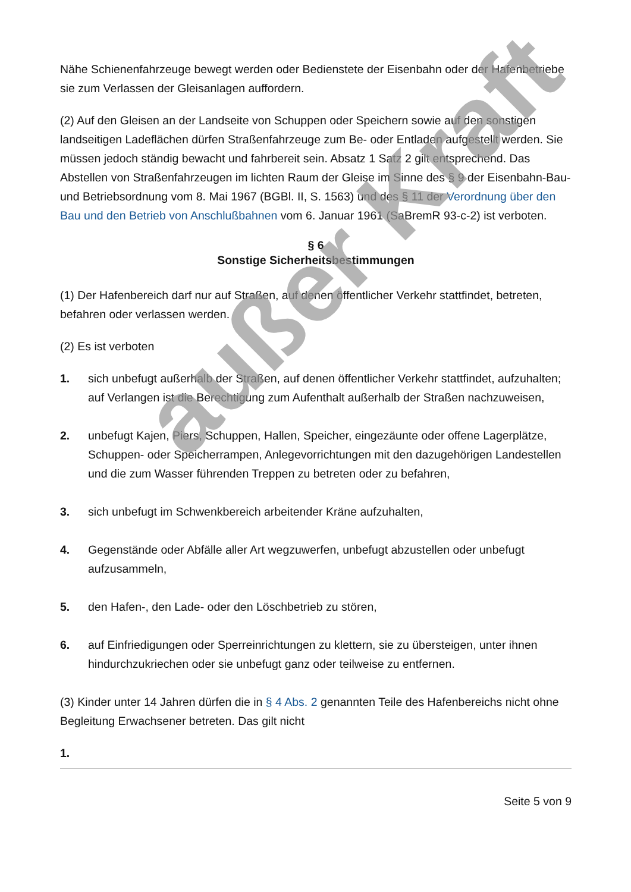Nähe Schienenfahrzeuge bewegt werden oder Bedienstete der Eisenbahn oder der Hafenbetriebe sie zum Verlassen der Gleisanlagen auffordern.
(2) Auf den Gleisen an der Landseite von Schuppen oder Speichern sowie auf den sonstigen landseitigen Ladeflächen dürfen Straßenfahrzeuge zum Be- oder Entladen aufgestellt werden. Sie müssen jedoch ständig bewacht und fahrbereit sein. Absatz 1 Satz 2 gilt entsprechend. Das Abstellen von Straßenfahrzeugen im lichten Raum der Gleise im Sinne des § 9 der Eisenbahn-Bau- und Betriebsordnung vom 8. Mai 1967 (BGBl. II, S. 1563) und des § 11 der Verordnung über den Bau und den Betrieb von Anschlußbahnen vom 6. Januar 1961 (SaBremR 93-c-2) ist verboten.
§ 6
Sonstige Sicherheitsbestimmungen
(1) Der Hafenbereich darf nur auf Straßen, auf denen öffentlicher Verkehr stattfindet, betreten, befahren oder verlassen werden.
(2) Es ist verboten
1. sich unbefugt außerhalb der Straßen, auf denen öffentlicher Verkehr stattfindet, aufzuhalten; auf Verlangen ist die Berechtigung zum Aufenthalt außerhalb der Straßen nachzuweisen,
2. unbefugt Kajen, Piers, Schuppen, Hallen, Speicher, eingezäunte oder offene Lagerplätze, Schuppen- oder Speicherrampen, Anlegevorrichtungen mit den dazugehörigen Landestellen und die zum Wasser führenden Treppen zu betreten oder zu befahren,
3. sich unbefugt im Schwenkbereich arbeitender Kräne aufzuhalten,
4. Gegenstände oder Abfälle aller Art wegzuwerfen, unbefugt abzustellen oder unbefugt aufzusammeln,
5. den Hafen-, den Lade- oder den Löschbetrieb zu stören,
6. auf Einfriedigungen oder Sperreinrichtungen zu klettern, sie zu übersteigen, unter ihnen hindurchzukriechen oder sie unbefugt ganz oder teilweise zu entfernen.
(3) Kinder unter 14 Jahren dürfen die in § 4 Abs. 2 genannten Teile des Hafenbereichs nicht ohne Begleitung Erwachsener betreten. Das gilt nicht
1.
Seite 5 von 9
außer Kraft